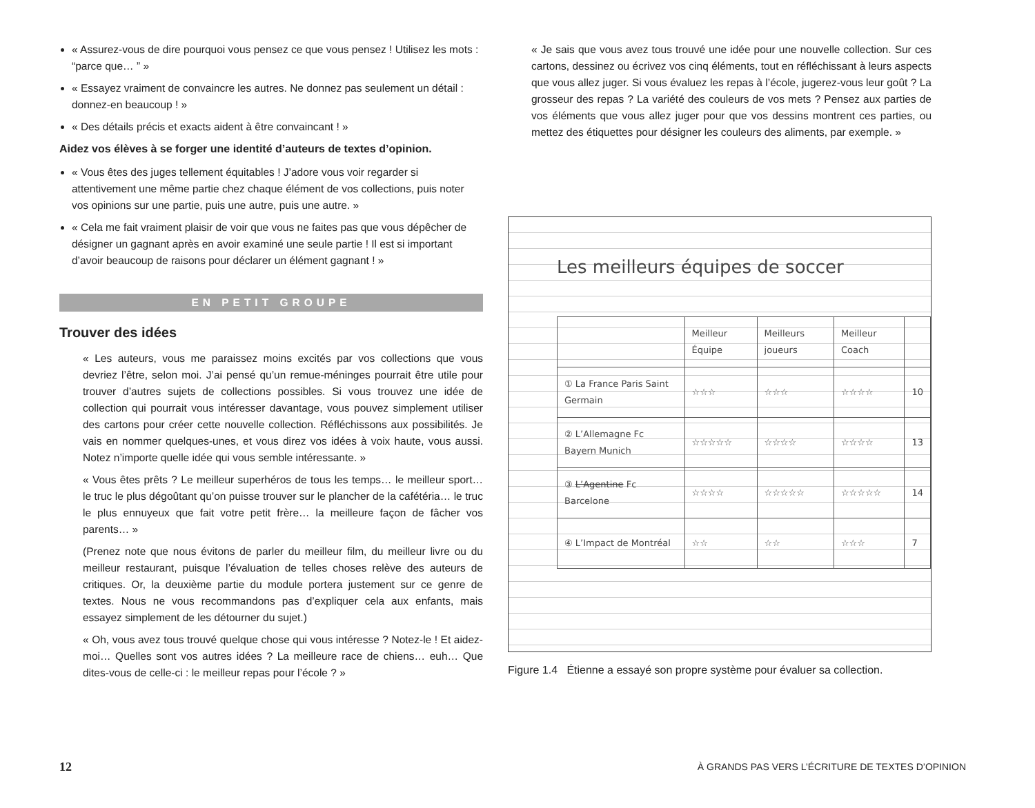« Assurez-vous de dire pourquoi vous pensez ce que vous pensez ! Utilisez les mots : “parce que… ” »
« Essayez vraiment de convaincre les autres. Ne donnez pas seulement un détail : donnez-en beaucoup ! »
« Des détails précis et exacts aident à être convaincant ! »
Aidez vos élèves à se forger une identité d’auteurs de textes d’opinion.
« Vous êtes des juges tellement équitables ! J’adore vous voir regarder si attentivement une même partie chez chaque élément de vos collections, puis noter vos opinions sur une partie, puis une autre, puis une autre. »
« Cela me fait vraiment plaisir de voir que vous ne faites pas que vous dépêcher de désigner un gagnant après en avoir examiné une seule partie ! Il est si important d’avoir beaucoup de raisons pour déclarer un élément gagnant ! »
EN PETIT GROUPE
Trouver des idées
« Les auteurs, vous me paraissez moins excités par vos collections que vous devriez l’être, selon moi. J’ai pensé qu’un remue-méninges pourrait être utile pour trouver d’autres sujets de collections possibles. Si vous trouvez une idée de collection qui pourrait vous intéresser davantage, vous pouvez simplement utiliser des cartons pour créer cette nouvelle collection. Réfléchissons aux possibilités. Je vais en nommer quelques-unes, et vous direz vos idées à voix haute, vous aussi. Notez n’importe quelle idée qui vous semble intéressante. »
« Vous êtes prêts ? Le meilleur superhéros de tous les temps… le meilleur sport… le truc le plus dégoûtant qu’on puisse trouver sur le plancher de la cafétéria… le truc le plus ennuyeux que fait votre petit frère… la meilleure façon de fâcher vos parents… »
(Prenez note que nous évitons de parler du meilleur film, du meilleur livre ou du meilleur restaurant, puisque l’évaluation de telles choses relève des auteurs de critiques. Or, la deuxième partie du module portera justement sur ce genre de textes. Nous ne vous recommandons pas d’expliquer cela aux enfants, mais essayez simplement de les détourner du sujet.)
« Oh, vous avez tous trouvé quelque chose qui vous intéresse ? Notez-le ! Et aidez-moi… Quelles sont vos autres idées ? La meilleure race de chiens… euh… Que dites-vous de celle-ci : le meilleur repas pour l’école ? »
« Je sais que vous avez tous trouvé une idée pour une nouvelle collection. Sur ces cartons, dessinez ou écrivez vos cinq éléments, tout en réfléchissant à leurs aspects que vous allez juger. Si vous évaluez les repas à l’école, jugerez-vous leur goût ? La grosseur des repas ? La variété des couleurs de vos mets ? Pensez aux parties de vos éléments que vous allez juger pour que vos dessins montrent ces parties, ou mettez des étiquettes pour désigner les couleurs des aliments, par exemple. »
Les meilleurs équipes de soccer
| | Meilleur Équipe | Meilleurs joueurs | Meilleur Coach | |
| ① La France Paris Saint Germain | ☆☆☆ | ☆☆☆ | ☆☆☆☆ | 10 |
| ② L’Allemagne Fc Bayern Munich | ☆☆☆☆☆ | ☆☆☆☆ | ☆☆☆☆ | 13 |
| ③ L’Agentine Fc Barcelone | ☆☆☆☆ | ☆☆☆☆☆ | ☆☆☆☆☆ | 14 |
| ④ L’Impact de Montréal | ☆☆ | ☆☆ | ☆☆☆ | 7 |
Figure 1.4 Étienne a essayé son propre système pour évaluer sa collection.
12 À GRANDS PAS VERS L’ÉCRITURE DE TEXTES D’OPINION